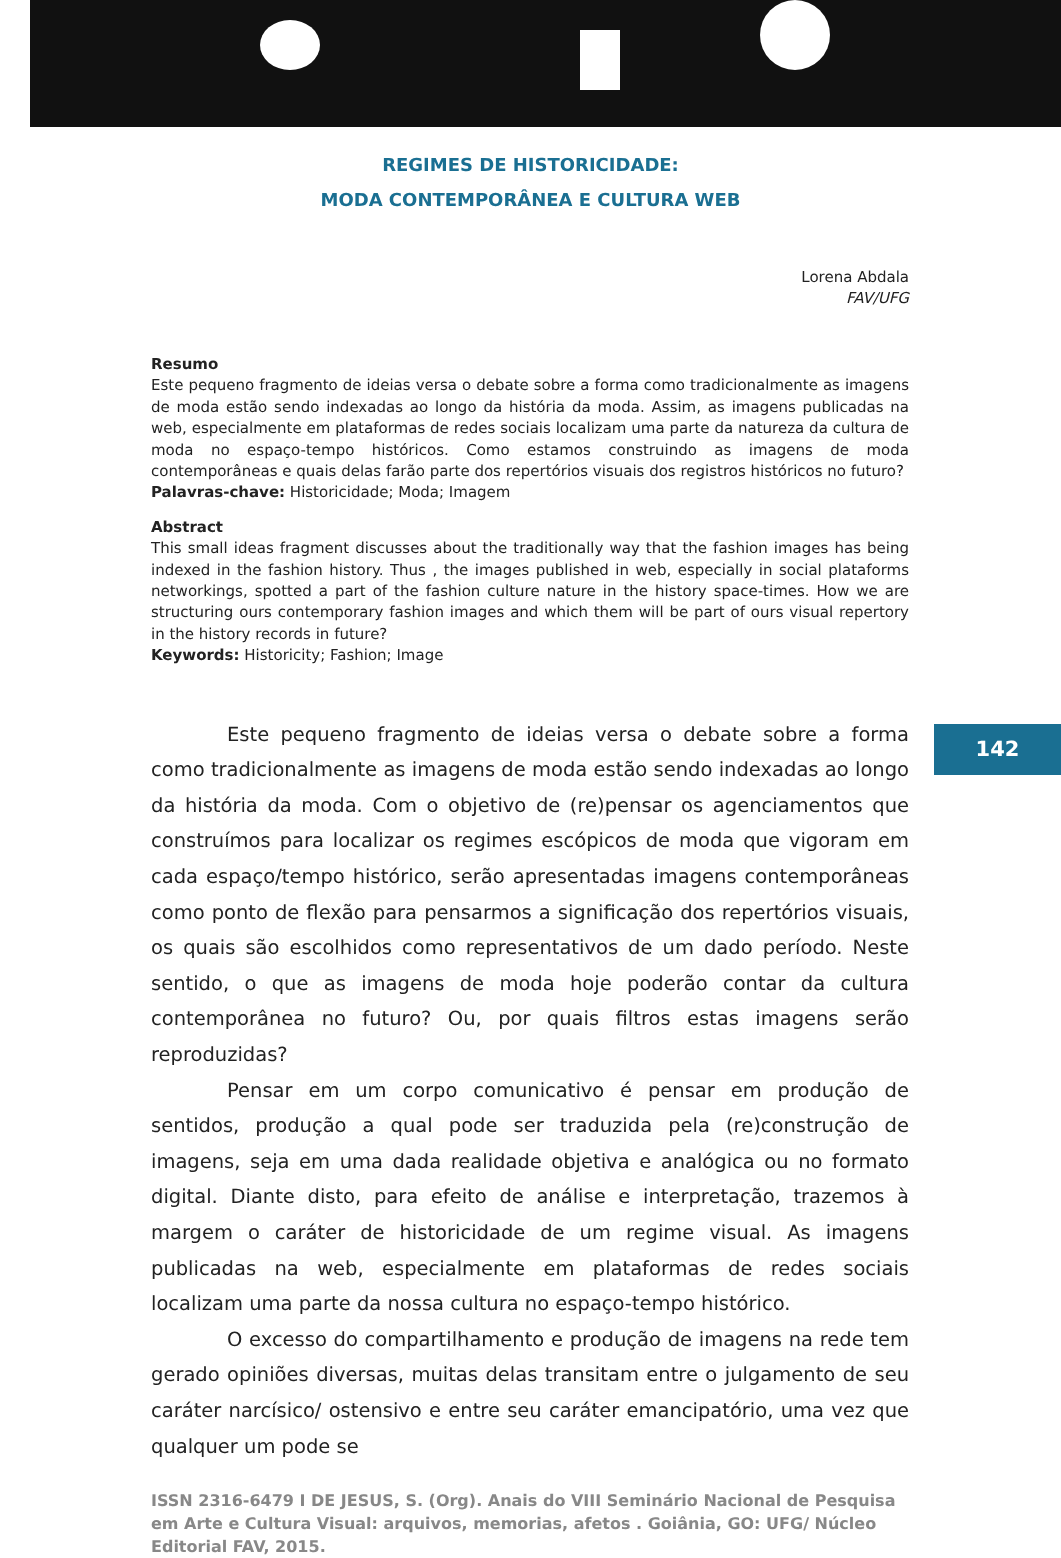REGIMES DE HISTORICIDADE:
MODA CONTEMPORÂNEA E CULTURA WEB
Lorena Abdala
FAV/UFG
Resumo
Este pequeno fragmento de ideias versa o debate sobre a forma como tradicionalmente as imagens de moda estão sendo indexadas ao longo da história da moda. Assim, as imagens publicadas na web, especialmente em plataformas de redes sociais localizam uma parte da natureza da cultura de moda no espaço-tempo históricos. Como estamos construindo as imagens de moda contemporâneas e quais delas farão parte dos repertórios visuais dos registros históricos no futuro?
Palavras-chave: Historicidade; Moda; Imagem
Abstract
This small ideas fragment discusses about the traditionally way that the fashion images has being indexed in the fashion history. Thus , the images published in web, especially in social plataforms networkings, spotted a part of the fashion culture nature in the history space-times. How we are structuring ours contemporary fashion images and which them will be part of ours visual repertory in the history records in future?
Keywords: Historicity; Fashion; Image
142
Este pequeno fragmento de ideias versa o debate sobre a forma como tradicionalmente as imagens de moda estão sendo indexadas ao longo da história da moda. Com o objetivo de (re)pensar os agenciamentos que construímos para localizar os regimes escópicos de moda que vigoram em cada espaço/tempo histórico, serão apresentadas imagens contemporâneas como ponto de flexão para pensarmos a significação dos repertórios visuais, os quais são escolhidos como representativos de um dado período. Neste sentido, o que as imagens de moda hoje poderão contar da cultura contemporânea no futuro? Ou, por quais filtros estas imagens serão reproduzidas?
Pensar em um corpo comunicativo é pensar em produção de sentidos, produção a qual pode ser traduzida pela (re)construção de imagens, seja em uma dada realidade objetiva e analógica ou no formato digital. Diante disto, para efeito de análise e interpretação, trazemos à margem o caráter de historicidade de um regime visual. As imagens publicadas na web, especialmente em plataformas de redes sociais localizam uma parte da nossa cultura no espaço-tempo histórico.
O excesso do compartilhamento e produção de imagens na rede tem gerado opiniões diversas, muitas delas transitam entre o julgamento de seu caráter narcísico/ ostensivo e entre seu caráter emancipatório, uma vez que qualquer um pode se
ISSN 2316-6479 I DE JESUS, S. (Org). Anais do VIII Seminário Nacional de Pesquisa em Arte e Cultura Visual: arquivos, memorias, afetos . Goiânia, GO: UFG/ Núcleo Editorial FAV, 2015.